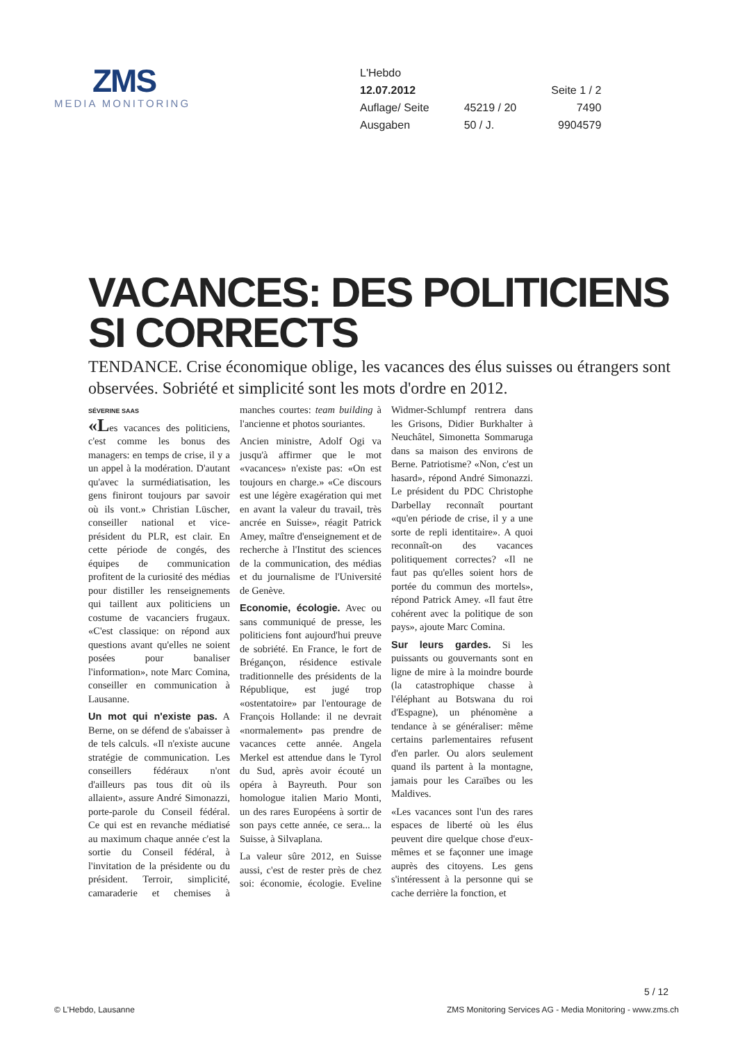ZMS
MEDIA MONITORING
| L'Hebdo | | |
| 12.07.2012 | | Seite 1 / 2 |
| Auflage/ Seite | 45219 / 20 | 7490 |
| Ausgaben | 50 / J. | 9904579 |
VACANCES: DES POLITICIENS SI CORRECTS
TENDANCE. Crise économique oblige, les vacances des élus suisses ou étrangers sont observées. Sobriété et simplicité sont les mots d'ordre en 2012.
SÉVERINE SAAS
«Les vacances des politiciens, c'est comme les bonus des managers: en temps de crise, il y a un appel à la modération. D'autant qu'avec la surmédiatisation, les gens finiront toujours par savoir où ils vont.» Christian Lüscher, conseiller national et vice-président du PLR, est clair. En cette période de congés, des équipes de communication profitent de la curiosité des médias pour distiller les renseignements qui taillent aux politiciens un costume de vacanciers frugaux. «C'est classique: on répond aux questions avant qu'elles ne soient posées pour banaliser l'information», note Marc Comina, conseiller en communication à Lausanne.
Un mot qui n'existe pas. A Berne, on se défend de s'abaisser à de tels calculs. «Il n'existe aucune stratégie de communication. Les conseillers fédéraux n'ont d'ailleurs pas tous dit où ils allaient», assure André Simonazzi, porte-parole du Conseil fédéral. Ce qui est en revanche médiatisé au maximum chaque année c'est la sortie du Conseil fédéral, à l'invitation de la présidente ou du président. Terroir, simplicité, camaraderie et chemises à manches courtes: team building à l'ancienne et photos souriantes.
Ancien ministre, Adolf Ogi va jusqu'à affirmer que le mot «vacances» n'existe pas: «On est toujours en charge.» «Ce discours est une légère exagération qui met en avant la valeur du travail, très ancrée en Suisse», réagit Patrick Amey, maître d'enseignement et de recherche à l'Institut des sciences de la communication, des médias et du journalisme de l'Université de Genève.
Economie, écologie. Avec ou sans communiqué de presse, les politiciens font aujourd'hui preuve de sobriété. En France, le fort de Brégançon, résidence estivale traditionnelle des présidents de la République, est jugé trop «ostentatoire» par l'entourage de François Hollande: il ne devrait «normalement» pas prendre de vacances cette année. Angela Merkel est attendue dans le Tyrol du Sud, après avoir écouté un opéra à Bayreuth. Pour son homologue italien Mario Monti, un des rares Européens à sortir de son pays cette année, ce sera... la Suisse, à Silvaplana.
La valeur sûre 2012, en Suisse aussi, c'est de rester près de chez soi: économie, écologie. Eveline Widmer-Schlumpf rentrera dans les Grisons, Didier Burkhalter à Neuchâtel, Simonetta Sommaruga dans sa maison des environs de Berne. Patriotisme? «Non, c'est un hasard», répond André Simonazzi. Le président du PDC Christophe Darbellay reconnaît pourtant «qu'en période de crise, il y a une sorte de repli identitaire». A quoi reconnaît-on des vacances politiquement correctes? «Il ne faut pas qu'elles soient hors de portée du commun des mortels», répond Patrick Amey. «Il faut être cohérent avec la politique de son pays», ajoute Marc Comina.
Sur leurs gardes. Si les puissants ou gouvernants sont en ligne de mire à la moindre bourde (la catastrophique chasse à l'éléphant au Botswana du roi d'Espagne), un phénomène a tendance à se généraliser: même certains parlementaires refusent d'en parler. Ou alors seulement quand ils partent à la montagne, jamais pour les Caraïbes ou les Maldives.
«Les vacances sont l'un des rares espaces de liberté où les élus peuvent dire quelque chose d'eux-mêmes et se façonner une image auprès des citoyens. Les gens s'intéressent à la personne qui se cache derrière la fonction, et
5 / 12
© L'Hebdo, Lausanne ZMS Monitoring Services AG - Media Monitoring - www.zms.ch